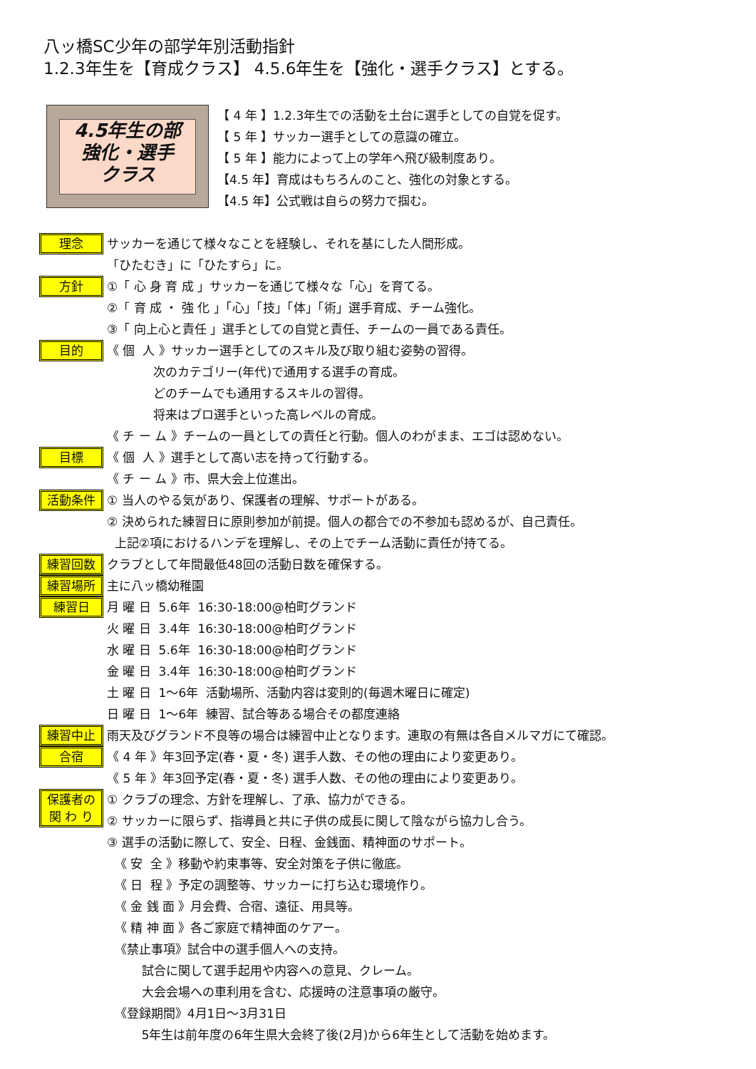八ッ橋SC少年の部学年別活動指針
1.2.3年生を【育成クラス】 4.5.6年生を【強化・選手クラス】とする。
4.5年生の部
強化・選手
クラス
【 4 年 】1.2.3年生での活動を土台に選手としての自覚を促す。
【 5 年 】サッカー選手としての意識の確立。
【 5 年 】能力によって上の学年へ飛び級制度あり。
【4.5 年】育成はもちろんのこと、強化の対象とする。
【4.5 年】公式戦は自らの努力で掴む。
理念
サッカーを通じて様々なことを経験し、それを基にした人間形成。 「ひたむき」に「ひたすら」に。
方針
①「 心 身 育 成 」サッカーを通じて様々な「心」を育てる。 ②「 育 成 ・ 強 化 」「心」「技」「体」「術」選手育成、チーム強化。 ③「 向上心と責任 」選手としての自覚と責任、チームの一員である責任。
目的
《 個 人 》サッカー選手としてのスキル及び取り組む姿勢の習得。 次のカテゴリー(年代)で通用する選手の育成。 どのチームでも通用するスキルの習得。 将来はプロ選手といった高レベルの育成。 《 チ ー ム 》チームの一員としての責任と行動。個人のわがまま、エゴは認めない。
目標
《 個 人 》選手として高い志を持って行動する。 《 チ ー ム 》市、県大会上位進出。
活動条件
① 当人のやる気があり、保護者の理解、サポートがある。 ② 決められた練習日に原則参加が前提。個人の都合での不参加も認めるが、自己責任。 上記②項におけるハンデを理解し、その上でチーム活動に責任が持てる。
練習回数
クラブとして年間最低48回の活動日数を確保する。
練習場所
主に八ッ橋幼稚園
練習日
月 曜 日 5.6年 16:30-18:00@柏町グランド 火 曜 日 3.4年 16:30-18:00@柏町グランド 水 曜 日 5.6年 16:30-18:00@柏町グランド 金 曜 日 3.4年 16:30-18:00@柏町グランド 土 曜 日 1～6年 活動場所、活動内容は変則的(毎週木曜日に確定) 日 曜 日 1～6年 練習、試合等ある場合その都度連絡
練習中止
雨天及びグランド不良等の場合は練習中止となります。連取の有無は各自メルマガにて確認。
合宿
《 4 年 》年3回予定(春・夏・冬) 選手人数、その他の理由により変更あり。 《 5 年 》年3回予定(春・夏・冬) 選手人数、その他の理由により変更あり。
保護者の
関 わ り
① クラブの理念、方針を理解し、了承、協力ができる。 ② サッカーに限らず、指導員と共に子供の成長に関して陰ながら協力し合う。 ③ 選手の活動に際して、安全、日程、金銭面、精神面のサポート。 《 安 全 》移動や約束事等、安全対策を子供に徹底。 《 日 程 》予定の調整等、サッカーに打ち込む環境作り。 《 金 銭 面 》月会費、合宿、遠征、用具等。 《 精 神 面 》各ご家庭で精神面のケアー。 《禁止事項》試合中の選手個人への支持。 試合に関して選手起用や内容への意見、クレーム。 大会会場への車利用を含む、応援時の注意事項の厳守。 《登録期間》4月1日～3月31日 5年生は前年度の6年生県大会終了後(2月)から6年生として活動を始めます。